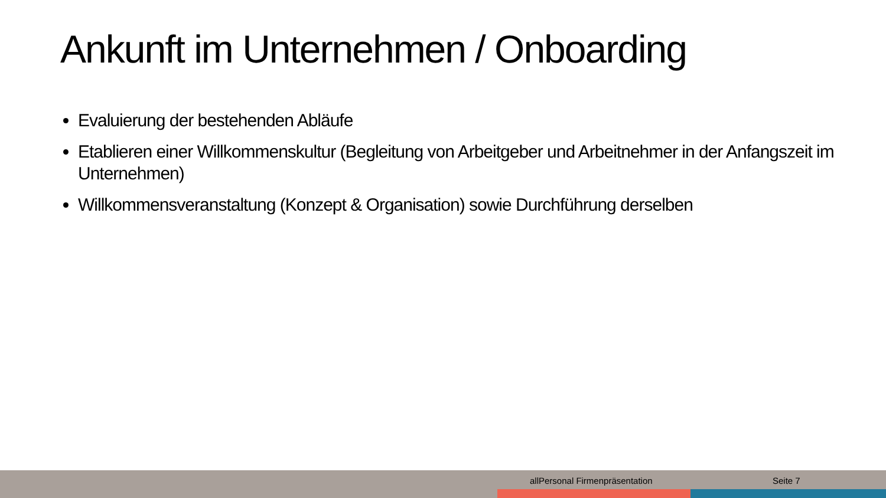Ankunft im Unternehmen / Onboarding
Evaluierung der bestehenden Abläufe
Etablieren einer Willkommenskultur (Begleitung von Arbeitgeber und Arbeitnehmer in der Anfangszeit im Unternehmen)
Willkommensveranstaltung (Konzept & Organisation) sowie Durchführung derselben
allPersonal Firmenpräsentation Seite 7